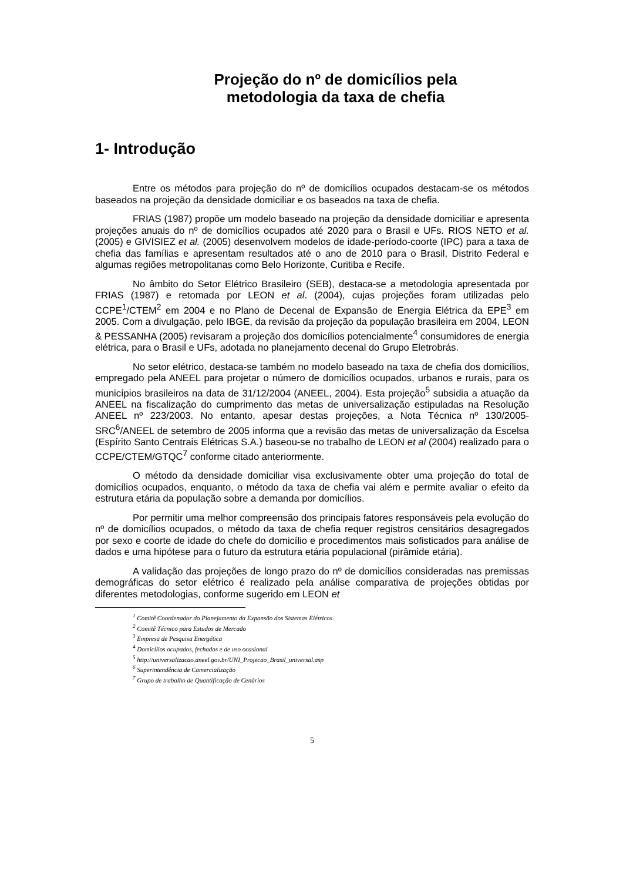Projeção do nº de domicílios pela
metodologia da taxa de chefia
1- Introdução
Entre os métodos para projeção do nº de domicílios ocupados destacam-se os métodos baseados na projeção da densidade domiciliar e os baseados na taxa de chefia.
FRIAS (1987) propõe um modelo baseado na projeção da densidade domiciliar e apresenta projeções anuais do nº de domicílios ocupados até 2020 para o Brasil e UFs. RIOS NETO et al. (2005) e GIVISIEZ et al. (2005) desenvolvem modelos de idade-período-coorte (IPC) para a taxa de chefia das famílias e apresentam resultados até o ano de 2010 para o Brasil, Distrito Federal e algumas regiões metropolitanas como Belo Horizonte, Curitiba e Recife.
No âmbito do Setor Elétrico Brasileiro (SEB), destaca-se a metodologia apresentada por FRIAS (1987) e retomada por LEON et al. (2004), cujas projeções foram utilizadas pelo CCPE<sup>1</sup>/CTEM<sup>2</sup> em 2004 e no Plano de Decenal de Expansão de Energia Elétrica da EPE<sup>3</sup> em 2005. Com a divulgação, pelo IBGE, da revisão da projeção da população brasileira em 2004, LEON & PESSANHA (2005) revisaram a projeção dos domicílios potencialmente<sup>4</sup> consumidores de energia elétrica, para o Brasil e UFs, adotada no planejamento decenal do Grupo Eletrobrás.
No setor elétrico, destaca-se também no modelo baseado na taxa de chefia dos domicílios, empregado pela ANEEL para projetar o número de domicílios ocupados, urbanos e rurais, para os municípios brasileiros na data de 31/12/2004 (ANEEL, 2004). Esta projeção<sup>5</sup> subsidia a atuação da ANEEL na fiscalização do cumprimento das metas de universalização estipuladas na Resolução ANEEL nº 223/2003. No entanto, apesar destas projeções, a Nota Técnica nº 130/2005-SRC<sup>6</sup>/ANEEL de setembro de 2005 informa que a revisão das metas de universalização da Escelsa (Espírito Santo Centrais Elétricas S.A.) baseou-se no trabalho de LEON et al (2004) realizado para o CCPE/CTEM/GTQC<sup>7</sup> conforme citado anteriormente.
O método da densidade domiciliar visa exclusivamente obter uma projeção do total de domicílios ocupados, enquanto, o método da taxa de chefia vai além e permite avaliar o efeito da estrutura etária da população sobre a demanda por domicílios.
Por permitir uma melhor compreensão dos principais fatores responsáveis pela evolução do nº de domicílios ocupados, o método da taxa de chefia requer registros censitários desagregados por sexo e coorte de idade do chefe do domicílio e procedimentos mais sofisticados para análise de dados e uma hipótese para o futuro da estrutura etária populacional (pirâmide etária).
A validação das projeções de longo prazo do nº de domicílios consideradas nas premissas demográficas do setor elétrico é realizado pela análise comparativa de projeções obtidas por diferentes metodologias, conforme sugerido em LEON et
<sup>1</sup> Comitê Coordenador do Planejamento da Expansão dos Sistemas Elétricos
<sup>2</sup> Comitê Técnico para Estudos de Mercado
<sup>3</sup> Empresa de Pesquisa Energética
<sup>4</sup> Domicílios ocupados, fechados e de uso ocasional
<sup>5</sup> http://universalizacao.aneel.gov.br/UNI_Projecao_Brasil_universal.asp
<sup>6</sup> Superintendência de Comercialização
<sup>7</sup> Grupo de trabalho de Quantificação de Cenários
5